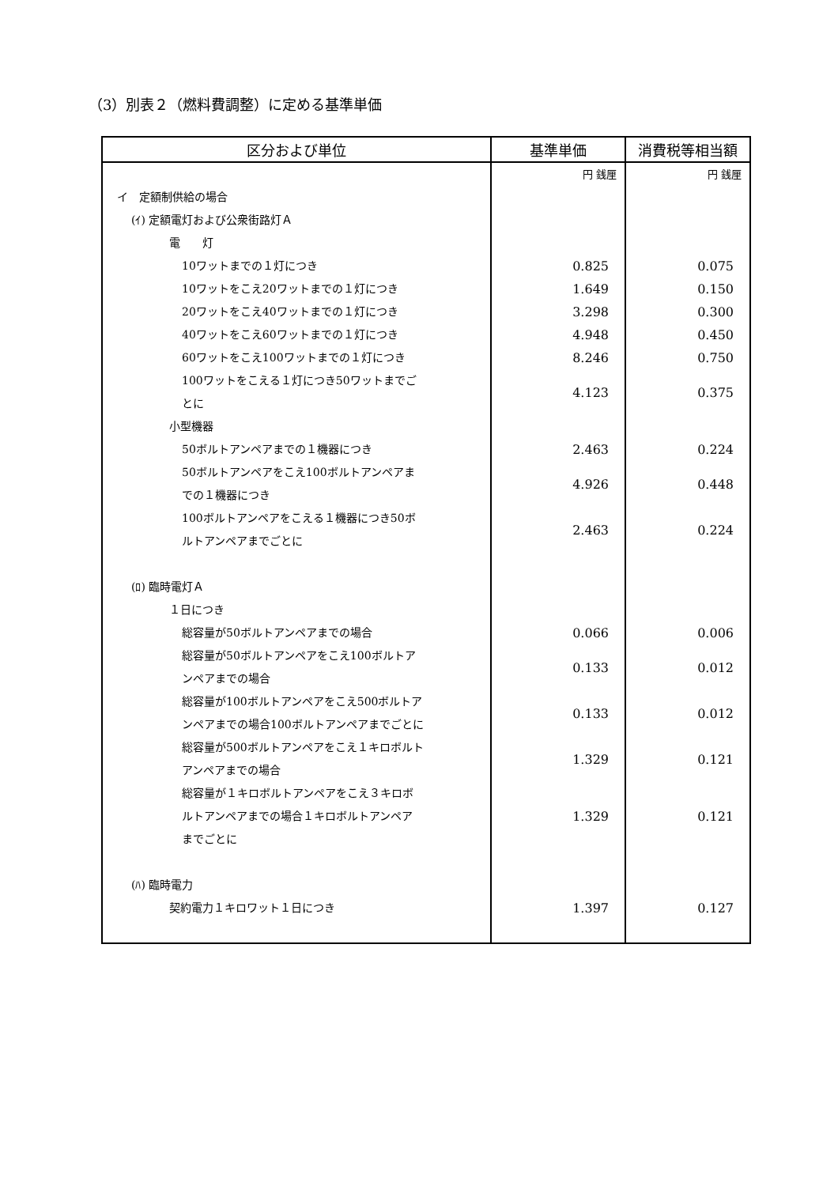（3）別表２（燃料費調整）に定める基準単価
| 区分および単位 | 基準単価 | 消費税等相当額 |
| --- | --- | --- |
| | 円 銭厘 | 円 銭厘 |
| イ 定額制供給の場合 | | |
| (ｲ) 定額電灯および公衆街路灯Ａ | | |
| 電 灯 | | |
| 10ワットまでの１灯につき | 0.825 | 0.075 |
| 10ワットをこえ20ワットまでの１灯につき | 1.649 | 0.150 |
| 20ワットをこえ40ワットまでの１灯につき | 3.298 | 0.300 |
| 40ワットをこえ60ワットまでの１灯につき | 4.948 | 0.450 |
| 60ワットをこえ100ワットまでの１灯につき | 8.246 | 0.750 |
| 100ワットをこえる１灯につき50ワットまでご とに | 4.123 | 0.375 |
| 小型機器 | | |
| 50ボルトアンペアまでの１機器につき | 2.463 | 0.224 |
| 50ボルトアンペアをこえ100ボルトアンペアま での１機器につき | 4.926 | 0.448 |
| 100ボルトアンペアをこえる１機器につき50ボ ルトアンペアまでごとに | 2.463 | 0.224 |
| (ﾛ) 臨時電灯Ａ | | |
| １日につき | | |
| 総容量が50ボルトアンペアまでの場合 | 0.066 | 0.006 |
| 総容量が50ボルトアンペアをこえ100ボルトア ンペアまでの場合 | 0.133 | 0.012 |
| 総容量が100ボルトアンペアをこえ500ボルトア ンペアまでの場合100ボルトアンペアまでごとに | 0.133 | 0.012 |
| 総容量が500ボルトアンペアをこえ１キロボルト アンペアまでの場合 | 1.329 | 0.121 |
| 総容量が１キロボルトアンペアをこえ３キロボ ルトアンペアまでの場合１キロボルトアンペア までごとに | 1.329 | 0.121 |
| (ﾊ) 臨時電力 | | |
| 契約電力１キロワット１日につき | 1.397 | 0.127 |